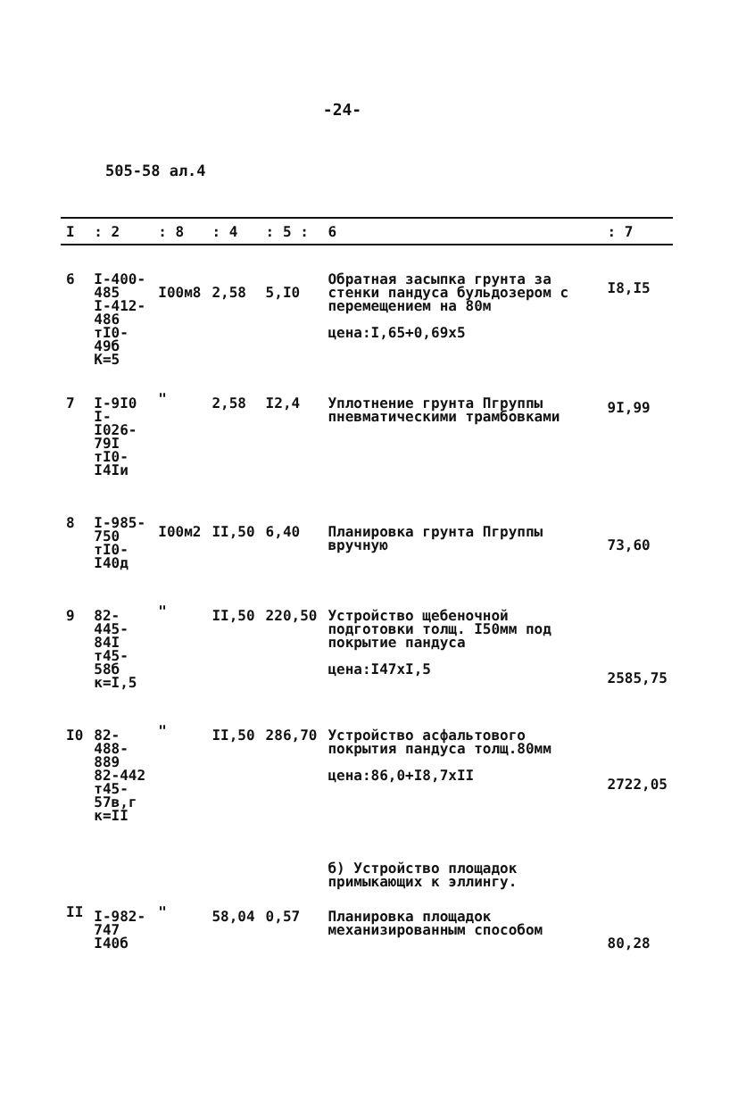-24-
505-58 ал.4
| I | : 2 | : 8 | : 4 | : 5 : | 6 | : 7 |
| --- | --- | --- | --- | --- | --- | --- |
| 6 | I-400-485 I-412-486 тI0-49б К=5 | I00м8 | 2,58 | 5,I0 | Обратная засыпка грунта за стенки пандуса бульдозером с перемещением на 80м цена:I,65+0,69х5 | I8,I5 |
| 7 | I-9I0 I-I026-79I тI0-I4Iи | " | 2,58 | I2,4 | Уплотнение грунта Пгруппы пневматическими трамбовками | 9I,99 |
| 8 | I-985-750 тI0-I40д | I00м2 | II,50 | 6,40 | Планировка грунта Пгруппы вручную | 73,60 |
| 9 | 82-445-84I т45-58б к=I,5 | " | II,50 | 220,50 | Устройство щебеночной подготовки толщ. I50мм под покрытие пандуса цена:I47хI,5 | 2585,75 |
| I0 | 82-488-889 82-442 т45-57в,г к=II | " | II,50 | 286,70 | Устройство асфальтового покрытия пандуса толщ.80мм цена:86,0+I8,7хII | 2722,05 |
| | | | | | б) Устройство площадок примыкающих к эллингу. | |
| II | I-982-747 I40б | " | 58,04 | 0,57 | Планировка площадок механизированным способом | 80,28 |